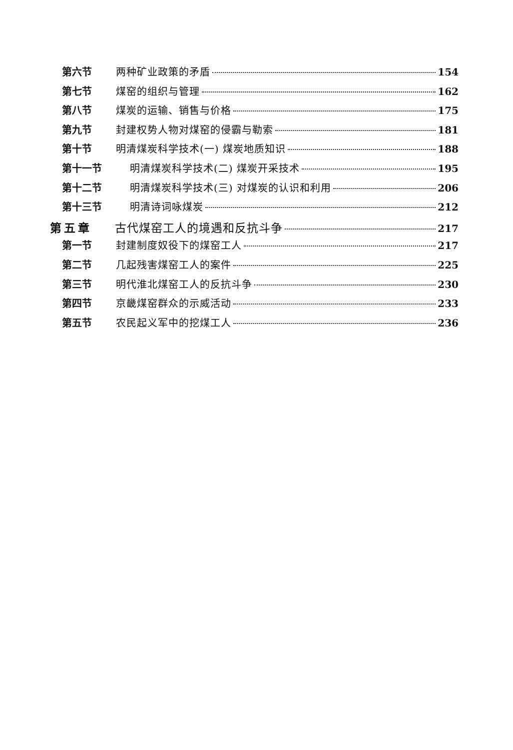第六节 两种矿业政策的矛盾 154
第七节 煤窑的组织与管理 162
第八节 煤炭的运输、销售与价格 175
第九节 封建权势人物对煤窑的侵霸与勒索 181
第十节 明清煤炭科学技术(一) 煤炭地质知识 188
第十一节 明清煤炭科学技术(二) 煤炭开采技术 195
第十二节 明清煤炭科学技术(三) 对煤炭的认识和利用 206
第十三节 明清诗词咏煤炭 212
第五章 古代煤窑工人的境遇和反抗斗争 217
第一节 封建制度奴役下的煤窑工人 217
第二节 几起残害煤窑工人的案件 225
第三节 明代淮北煤窑工人的反抗斗争 230
第四节 京畿煤窑群众的示威活动 233
第五节 农民起义军中的挖煤工人 236